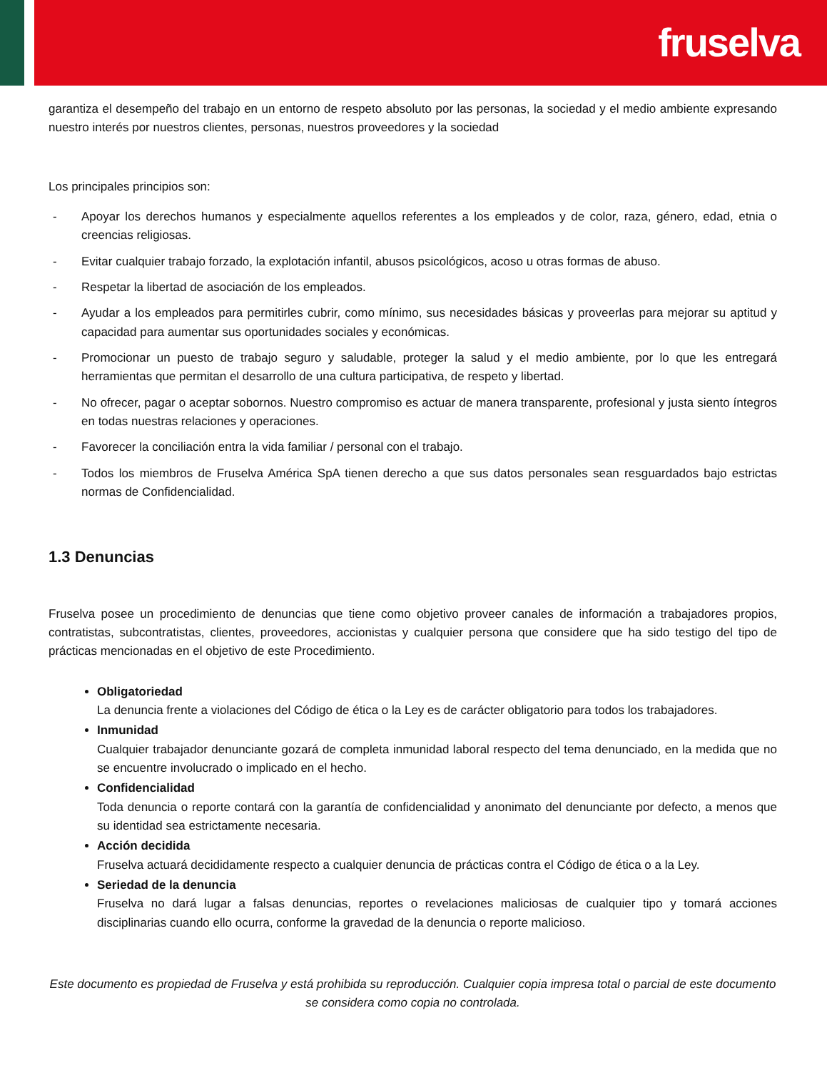fruselva
garantiza el desempeño del trabajo en un entorno de respeto absoluto por las personas, la sociedad y el medio ambiente expresando nuestro interés por nuestros clientes, personas, nuestros proveedores y la sociedad
Los principales principios son:
- Apoyar los derechos humanos y especialmente aquellos referentes a los empleados y de color, raza, género, edad, etnia o creencias religiosas.
- Evitar cualquier trabajo forzado, la explotación infantil, abusos psicológicos, acoso u otras formas de abuso.
- Respetar la libertad de asociación de los empleados.
- Ayudar a los empleados para permitirles cubrir, como mínimo, sus necesidades básicas y proveerlas para mejorar su aptitud y capacidad para aumentar sus oportunidades sociales y económicas.
- Promocionar un puesto de trabajo seguro y saludable, proteger la salud y el medio ambiente, por lo que les entregará herramientas que permitan el desarrollo de una cultura participativa, de respeto y libertad.
- No ofrecer, pagar o aceptar sobornos. Nuestro compromiso es actuar de manera transparente, profesional y justa siento íntegros en todas nuestras relaciones y operaciones.
- Favorecer la conciliación entra la vida familiar / personal con el trabajo.
- Todos los miembros de Fruselva América SpA tienen derecho a que sus datos personales sean resguardados bajo estrictas normas de Confidencialidad.
1.3 Denuncias
Fruselva posee un procedimiento de denuncias que tiene como objetivo proveer canales de información a trabajadores propios, contratistas, subcontratistas, clientes, proveedores, accionistas y cualquier persona que considere que ha sido testigo del tipo de prácticas mencionadas en el objetivo de este Procedimiento.
Obligatoriedad
La denuncia frente a violaciones del Código de ética o la Ley es de carácter obligatorio para todos los trabajadores.
Inmunidad
Cualquier trabajador denunciante gozará de completa inmunidad laboral respecto del tema denunciado, en la medida que no se encuentre involucrado o implicado en el hecho.
Confidencialidad
Toda denuncia o reporte contará con la garantía de confidencialidad y anonimato del denunciante por defecto, a menos que su identidad sea estrictamente necesaria.
Acción decidida
Fruselva actuará decididamente respecto a cualquier denuncia de prácticas contra el Código de ética o a la Ley.
Seriedad de la denuncia
Fruselva no dará lugar a falsas denuncias, reportes o revelaciones maliciosas de cualquier tipo y tomará acciones disciplinarias cuando ello ocurra, conforme la gravedad de la denuncia o reporte malicioso.
Este documento es propiedad de Fruselva y está prohibida su reproducción. Cualquier copia impresa total o parcial de este documento se considera como copia no controlada.